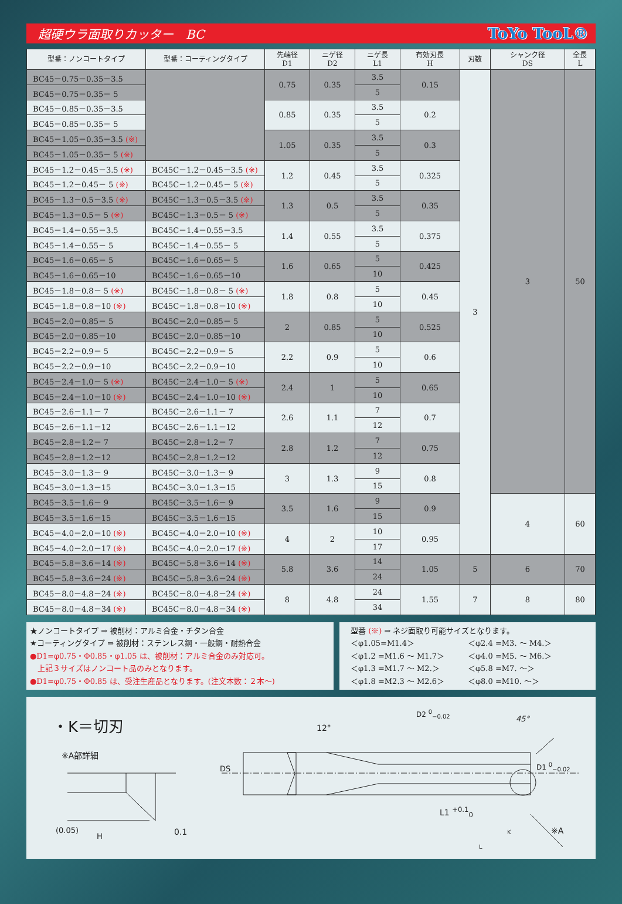超硬ウラ面取りカッター　BC ToYo TooL®
| 型番：ノンコートタイプ | 型番：コーティングタイプ | 先端径 D1 | ニゲ径 D2 | ニゲ長 L1 | 有効刃長 H | 刃数 | シャンク径 DS | 全長 L |
| --- | --- | --- | --- | --- | --- | --- | --- | --- |
| BC45－0.75－0.35－3.5 | | 0.75 | 0.35 | 3.5 | 0.15 | 3 | 3 | 50 |
| BC45－0.75－0.35－ 5 | | | | 5 | | | | |
| BC45－0.85－0.35－3.5 | | 0.85 | 0.35 | 3.5 | 0.2 | | | |
| BC45－0.85－0.35－ 5 | | | | 5 | | | | |
| BC45－1.05－0.35－3.5 (※) | | 1.05 | 0.35 | 3.5 | 0.3 | | | |
| BC45－1.05－0.35－ 5 (※) | | | | 5 | | | | |
| BC45－1.2－0.45－3.5 (※) | BC45C－1.2－0.45－3.5 (※) | 1.2 | 0.45 | 3.5 | 0.325 | | | |
| BC45－1.2－0.45－ 5 (※) | BC45C－1.2－0.45－ 5 (※) | | | 5 | | | | |
| BC45－1.3－0.5－3.5 (※) | BC45C－1.3－0.5－3.5 (※) | 1.3 | 0.5 | 3.5 | 0.35 | | | |
| BC45－1.3－0.5－ 5 (※) | BC45C－1.3－0.5－ 5 (※) | | | 5 | | | | |
| BC45－1.4－0.55－3.5 | BC45C－1.4－0.55－3.5 | 1.4 | 0.55 | 3.5 | 0.375 | | | |
| BC45－1.4－0.55－ 5 | BC45C－1.4－0.55－ 5 | | | 5 | | | | |
| BC45－1.6－0.65－ 5 | BC45C－1.6－0.65－ 5 | 1.6 | 0.65 | 5 | 0.425 | | | |
| BC45－1.6－0.65－10 | BC45C－1.6－0.65－10 | | | 10 | | | | |
| BC45－1.8－0.8－ 5 (※) | BC45C－1.8－0.8－ 5 (※) | 1.8 | 0.8 | 5 | 0.45 | | | |
| BC45－1.8－0.8－10 (※) | BC45C－1.8－0.8－10 (※) | | | 10 | | | | |
| BC45－2.0－0.85－ 5 | BC45C－2.0－0.85－ 5 | 2 | 0.85 | 5 | 0.525 | | | |
| BC45－2.0－0.85－10 | BC45C－2.0－0.85－10 | | | 10 | | | | |
| BC45－2.2－0.9－ 5 | BC45C－2.2－0.9－ 5 | 2.2 | 0.9 | 5 | 0.6 | | | |
| BC45－2.2－0.9－10 | BC45C－2.2－0.9－10 | | | 10 | | | | |
| BC45－2.4－1.0－ 5 (※) | BC45C－2.4－1.0－ 5 (※) | 2.4 | 1 | 5 | 0.65 | | | |
| BC45－2.4－1.0－10 (※) | BC45C－2.4－1.0－10 (※) | | | 10 | | | | |
| BC45－2.6－1.1－ 7 | BC45C－2.6－1.1－ 7 | 2.6 | 1.1 | 7 | 0.7 | | | |
| BC45－2.6－1.1－12 | BC45C－2.6－1.1－12 | | | 12 | | | | |
| BC45－2.8－1.2－ 7 | BC45C－2.8－1.2－ 7 | 2.8 | 1.2 | 7 | 0.75 | | | |
| BC45－2.8－1.2－12 | BC45C－2.8－1.2－12 | | | 12 | | | | |
| BC45－3.0－1.3－ 9 | BC45C－3.0－1.3－ 9 | 3 | 1.3 | 9 | 0.8 | | | |
| BC45－3.0－1.3－15 | BC45C－3.0－1.3－15 | | | 15 | | | | |
| BC45－3.5－1.6－ 9 | BC45C－3.5－1.6－ 9 | 3.5 | 1.6 | 9 | 0.9 | | 4 | 60 |
| BC45－3.5－1.6－15 | BC45C－3.5－1.6－15 | | | 15 | | | | |
| BC45－4.0－2.0－10 (※) | BC45C－4.0－2.0－10 (※) | 4 | 2 | 10 | 0.95 | | | |
| BC45－4.0－2.0－17 (※) | BC45C－4.0－2.0－17 (※) | | | 17 | | | | |
| BC45－5.8－3.6－14 (※) | BC45C－5.8－3.6－14 (※) | 5.8 | 3.6 | 14 | 1.05 | 5 | 6 | 70 |
| BC45－5.8－3.6－24 (※) | BC45C－5.8－3.6－24 (※) | | | 24 | | | | |
| BC45－8.0－4.8－24 (※) | BC45C－8.0－4.8－24 (※) | 8 | 4.8 | 24 | 1.55 | 7 | 8 | 80 |
| BC45－8.0－4.8－34 (※) | BC45C－8.0－4.8－34 (※) | | | 34 | | | | |
★ノンコートタイプ ⇒ 被削材：アルミ合金・チタン合金
★コーティングタイプ ⇒ 被削材：ステンレス鋼・一般鋼・耐熱合金
●D1=φ0.75・Φ0.85・φ1.05 は、被削材：アルミ合金のみ対応可。
　上記３サイズはノンコート品のみとなります。
●D1=φ0.75・Φ0.85 は、受注生産品となります。(注文本数：２本～)
型番 (※) ⇒ ネジ面取り可能サイズとなります。
＜φ1.05=M1.4＞ ＜φ2.4 =M3. ～ M4.＞ ＜φ1.2 =M1.6 ～ M1.7＞ ＜φ4.0 =M5. ～ M6.＞ ＜φ1.3 =M1.7 ～ M2.＞ ＜φ5.8 =M7. ～＞ ＜φ1.8 =M2.3 ～ M2.6＞ ＜φ8.0 =M10. ～＞
・K＝切刃
※A部詳細
(0.05)
H 0.1
DS
12°
D2 <sup>0</sup><sub>−0.02</sub>
45°
D1 <sup>0</sup><sub>−0.02</sub>
L1 <sup>+0.1</sup><sub>0</sub>
K
L
※A